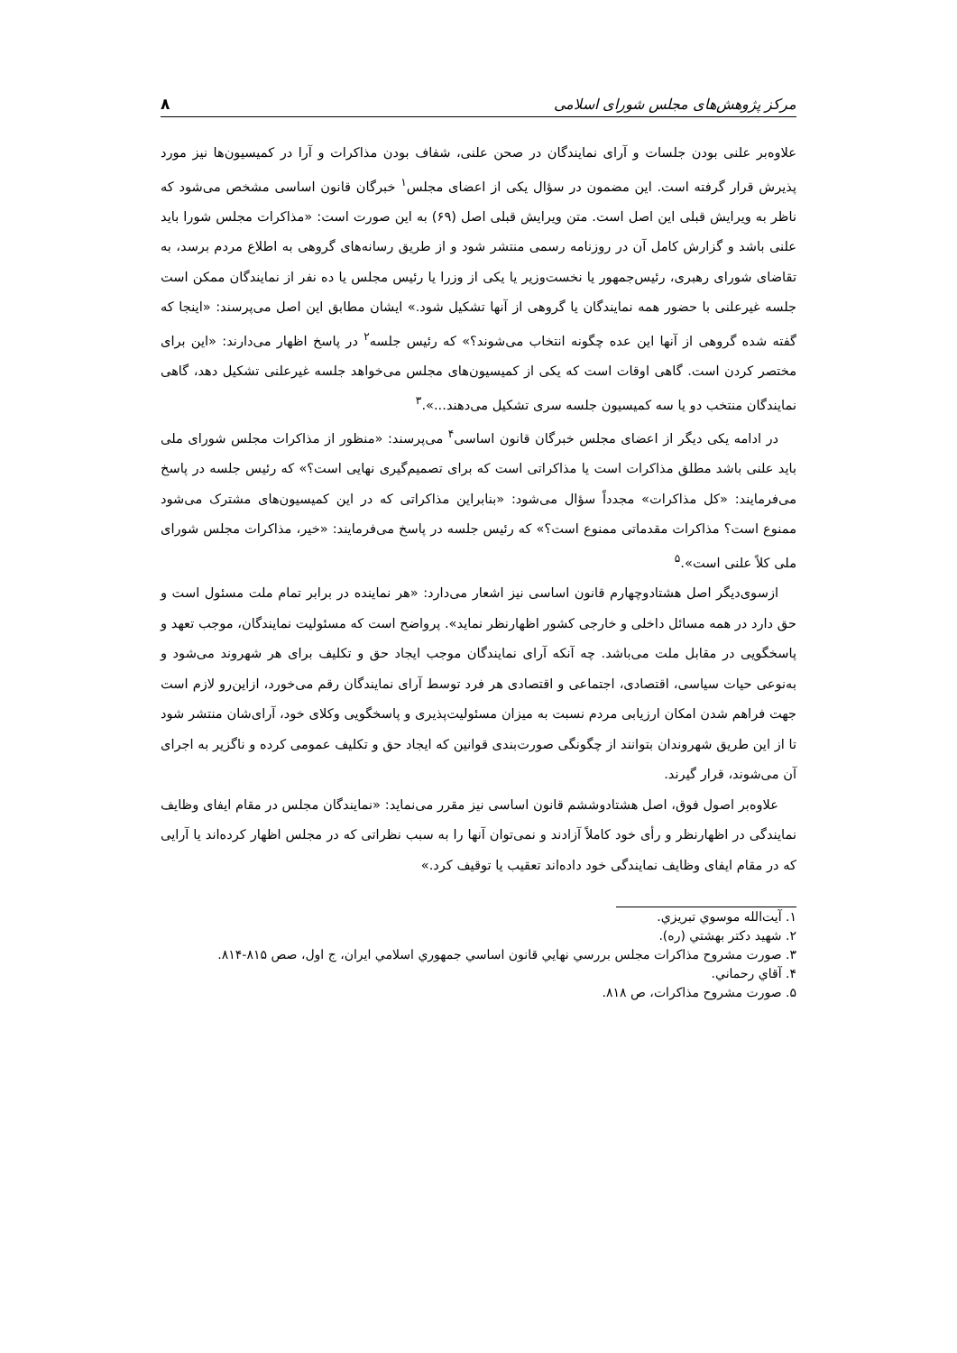مرکز پژوهش‌های مجلس شورای اسلامی ۸
علاوه‌بر علنی بودن جلسات و آرای نمایندگان در صحن علنی، شفاف بودن مذاکرات و آرا در کمیسیون‌ها نیز مورد پذیرش قرار گرفته است. این مضمون در سؤال یکی از اعضای مجلس<sup>۱</sup> خبرگان قانون اساسی مشخص می‌شود که ناظر به ویرایش قبلی این اصل است. متن ویرایش قبلی اصل (۶۹) به این صورت است: «مذاکرات مجلس شورا باید علنی باشد و گزارش کامل آن در روزنامه رسمی منتشر شود و از طریق رسانه‌های گروهی به اطلاع مردم برسد، به تقاضای شورای رهبری، رئیس‌جمهور یا نخست‌وزیر یا یکی از وزرا یا رئیس مجلس یا ده نفر از نمایندگان ممکن است جلسه غیرعلنی با حضور همه نمایندگان یا گروهی از آنها تشکیل شود.» ایشان مطابق این اصل می‌پرسند: «اینجا که گفته شده گروهی از آنها این عده چگونه انتخاب می‌شوند؟» که رئیس جلسه<sup>۲</sup> در پاسخ اظهار می‌دارند: «این برای مختصر کردن است. گاهی اوقات است که یکی از کمیسیون‌های مجلس می‌خواهد جلسه غیرعلنی تشکیل دهد، گاهی نمایندگان منتخب دو یا سه کمیسیون جلسه سری تشکیل می‌دهند...».<sup>۳</sup>
در ادامه یکی دیگر از اعضای مجلس خبرگان قانون اساسی<sup>۴</sup> می‌پرسند: «منظور از مذاکرات مجلس شورای ملی باید علنی باشد مطلق مذاکرات است یا مذاکراتی است که برای تصمیم‌گیری نهایی است؟» که رئیس جلسه در پاسخ می‌فرمایند: «کل مذاکرات» مجدداً سؤال می‌شود: «بنابراین مذاکراتی که در این کمیسیون‌های مشترک می‌شود ممنوع است؟ مذاکرات مقدماتی ممنوع است؟» که رئیس جلسه در پاسخ می‌فرمایند: «خیر، مذاکرات مجلس شورای ملی کلاً علنی است».<sup>۵</sup>
ازسوی‌دیگر اصل هشتادوچهارم قانون اساسی نیز اشعار می‌دارد: «هر نماینده در برابر تمام ملت مسئول است و حق دارد در همه مسائل داخلی و خارجی کشور اظهارنظر نماید». پرواضح است که مسئولیت نمایندگان، موجب تعهد و پاسخگویی در مقابل ملت می‌باشد. چه آنکه آرای نمایندگان موجب ایجاد حق و تکلیف برای هر شهروند می‌شود و به‌نوعی حیات سیاسی، اقتصادی، اجتماعی و اقتصادی هر فرد توسط آرای نمایندگان رقم می‌خورد، ازاین‌رو لازم است جهت فراهم شدن امکان ارزیابی مردم نسبت به میزان مسئولیت‌پذیری و پاسخگویی وکلای خود، آرای‌شان منتشر شود تا از این طریق شهروندان بتوانند از چگونگی صورت‌بندی قوانین که ایجاد حق و تکلیف عمومی کرده و ناگزیر به اجرای آن می‌شوند، قرار گیرند.
علاوه‌بر اصول فوق، اصل هشتادوششم قانون اساسی نیز مقرر می‌نماید: «نمایندگان مجلس در مقام ایفای وظایف نمایندگی در اظهارنظر و رأی خود کاملاً آزادند و نمی‌توان آنها را به سبب نظراتی که در مجلس اظهار کرده‌اند یا آرایی که در مقام ایفای وظایف نمایندگی خود داده‌اند تعقیب یا توقیف کرد.»
۱. آیت‌الله موسوي تبريزي.
۲. شهيد دكتر بهشتي (ره).
۳. صورت مشروح مذاكرات مجلس بررسي نهايي قانون اساسي جمهوري اسلامي ايران، ج اول، صص ۸۱۵-۸۱۴.
۴. آقاي رحماني.
۵. صورت مشروح مذاكرات، ص ۸۱۸.